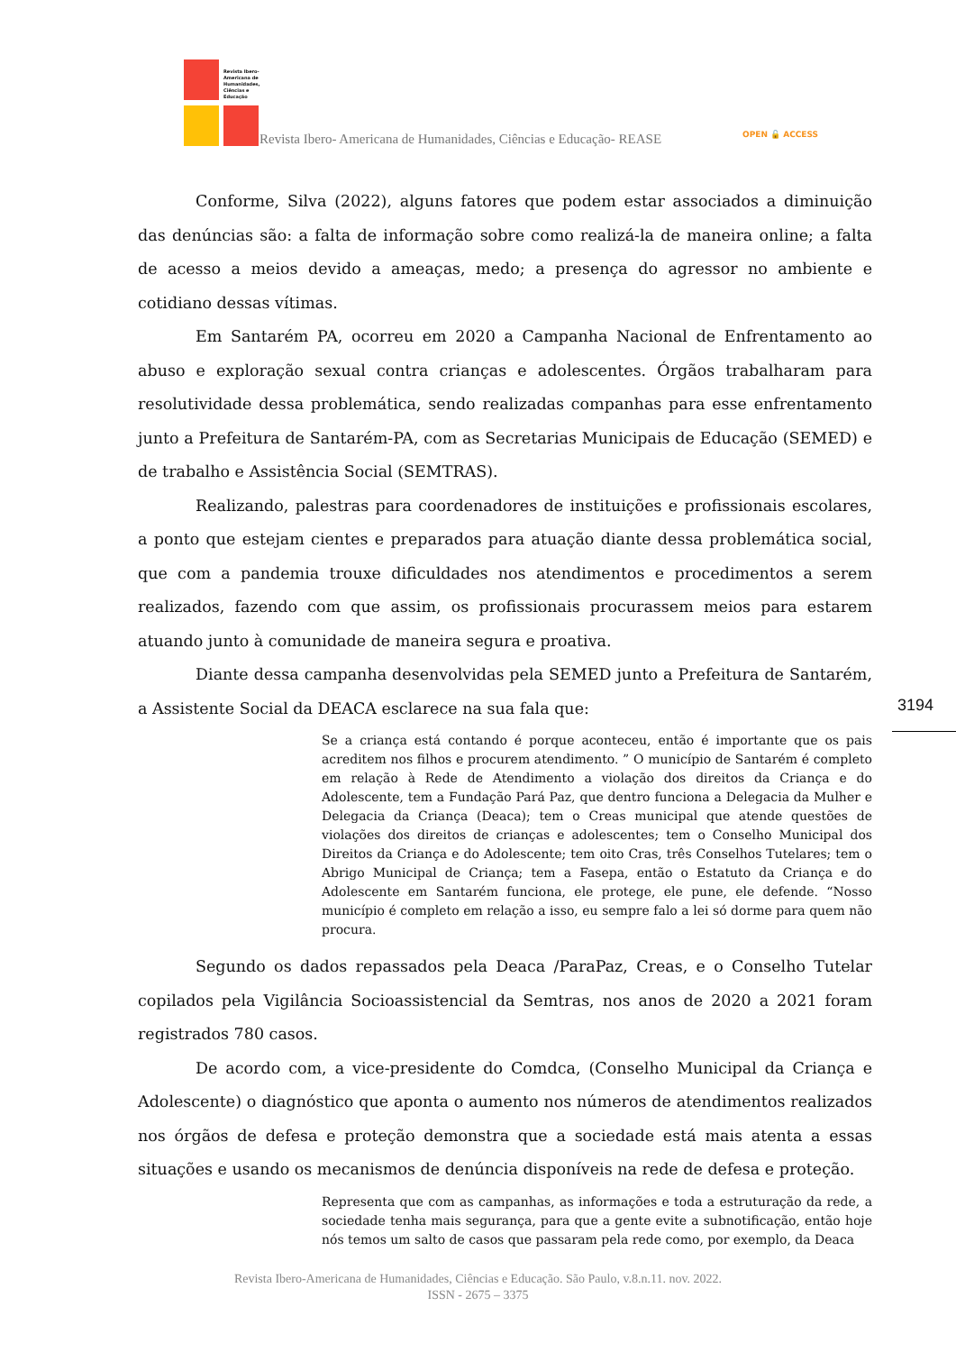Revista Ibero-
Americana de
Humanidades,
Ciências e
Educação
Revista Ibero- Americana de Humanidades, Ciências e Educação- REASE OPEN 🔓 ACCESS
Conforme, Silva (2022), alguns fatores que podem estar associados a diminuição das denúncias são: a falta de informação sobre como realizá-la de maneira online; a falta de acesso a meios devido a ameaças, medo; a presença do agressor no ambiente e cotidiano dessas vítimas.
Em Santarém PA, ocorreu em 2020 a Campanha Nacional de Enfrentamento ao abuso e exploração sexual contra crianças e adolescentes. Órgãos trabalharam para resolutividade dessa problemática, sendo realizadas companhas para esse enfrentamento junto a Prefeitura de Santarém-PA, com as Secretarias Municipais de Educação (SEMED) e de trabalho e Assistência Social (SEMTRAS).
Realizando, palestras para coordenadores de instituições e profissionais escolares, a ponto que estejam cientes e preparados para atuação diante dessa problemática social, que com a pandemia trouxe dificuldades nos atendimentos e procedimentos a serem realizados, fazendo com que assim, os profissionais procurassem meios para estarem atuando junto à comunidade de maneira segura e proativa.
Diante dessa campanha desenvolvidas pela SEMED junto a Prefeitura de Santarém, a Assistente Social da DEACA esclarece na sua fala que:
Se a criança está contando é porque aconteceu, então é importante que os pais acreditem nos filhos e procurem atendimento. ” O município de Santarém é completo em relação à Rede de Atendimento a violação dos direitos da Criança e do Adolescente, tem a Fundação Pará Paz, que dentro funciona a Delegacia da Mulher e Delegacia da Criança (Deaca); tem o Creas municipal que atende questões de violações dos direitos de crianças e adolescentes; tem o Conselho Municipal dos Direitos da Criança e do Adolescente; tem oito Cras, três Conselhos Tutelares; tem o Abrigo Municipal de Criança; tem a Fasepa, então o Estatuto da Criança e do Adolescente em Santarém funciona, ele protege, ele pune, ele defende. “Nosso município é completo em relação a isso, eu sempre falo a lei só dorme para quem não procura.
Segundo os dados repassados pela Deaca /ParaPaz, Creas, e o Conselho Tutelar copilados pela Vigilância Socioassistencial da Semtras, nos anos de 2020 a 2021 foram registrados 780 casos.
De acordo com, a vice-presidente do Comdca, (Conselho Municipal da Criança e Adolescente) o diagnóstico que aponta o aumento nos números de atendimentos realizados nos órgãos de defesa e proteção demonstra que a sociedade está mais atenta a essas situações e usando os mecanismos de denúncia disponíveis na rede de defesa e proteção.
Representa que com as campanhas, as informações e toda a estruturação da rede, a sociedade tenha mais segurança, para que a gente evite a subnotificação, então hoje nós temos um salto de casos que passaram pela rede como, por exemplo, da Deaca
3194
Revista Ibero-Americana de Humanidades, Ciências e Educação. São Paulo, v.8.n.11. nov. 2022.
ISSN - 2675 – 3375